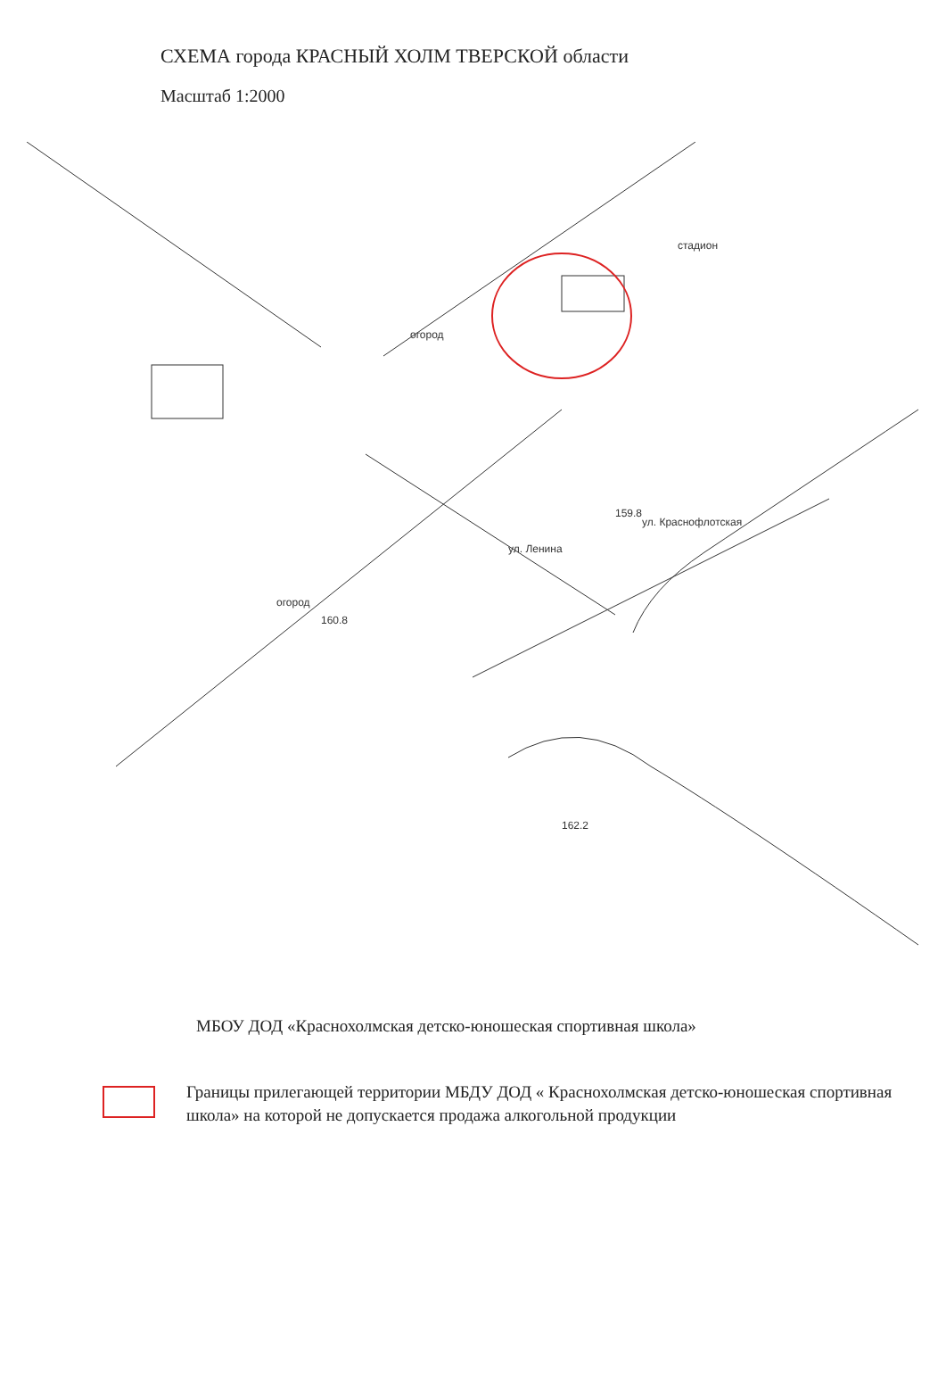СХЕМА города КРАСНЫЙ ХОЛМ ТВЕРСКОЙ области
Масштаб 1:2000
стадион
огород
ул. Ленина
ул. Краснофлотская
огород
160.8
159.8
162.2
МБОУ ДОД «Краснохолмская детско-юношеская спортивная школа»
Границы прилегающей территории МБДУ ДОД « Краснохолмская детско-юношеская спортивная школа» на которой не допускается продажа алкогольной продукции